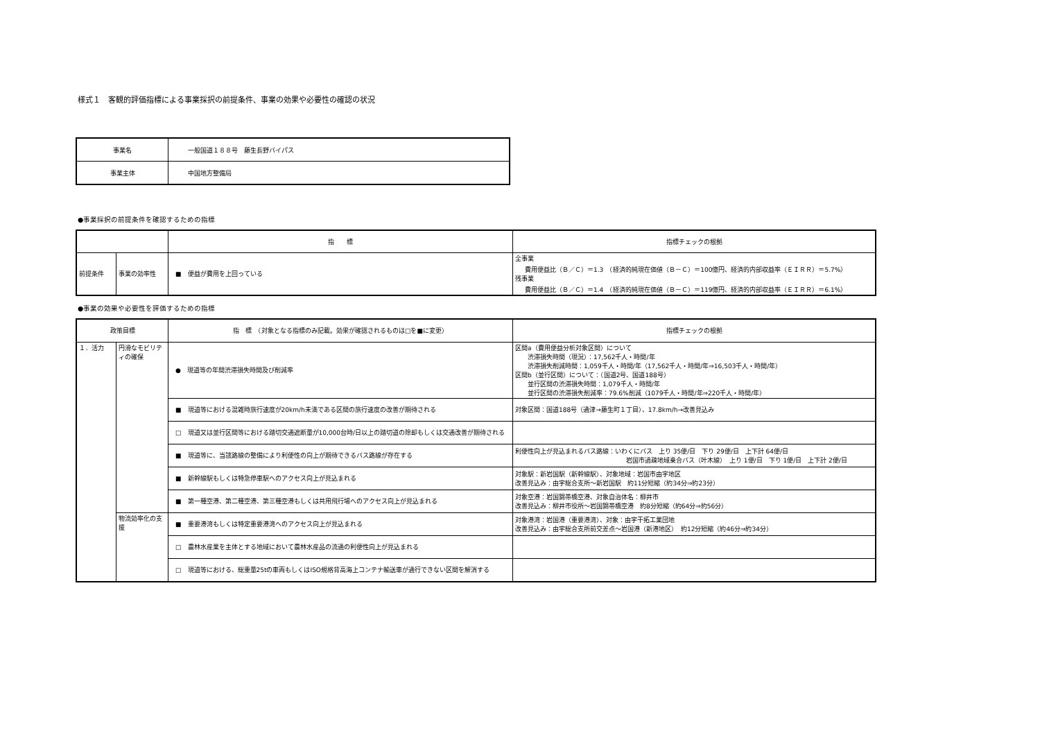様式１　客観的評価指標による事業採択の前提条件、事業の効果や必要性の確認の状況
| 事業名 | 一般国道１８８号 藤生長野バイパス |
| 事業主体 | 中国地方整備局 |
●事業採択の前提条件を確認するための指標
| | | 指 標 | 指標チェックの根拠 |
| 前提条件 | 事業の効率性 | ■ 便益が費用を上回っている | 全事業 費用便益比（Ｂ／Ｃ）＝1.3 （経済的純現在価値（Ｂ－Ｃ）＝100億円、経済的内部収益率（ＥＩＲＲ）＝5.7%） 残事業 費用便益比（Ｂ／Ｃ）＝1.4 （経済的純現在価値（Ｂ－Ｃ）＝119億円、経済的内部収益率（ＥＩＲＲ）＝6.1%） |
●事業の効果や必要性を評価するための指標
| 政策目標 | | 指 標 （対象となる指標のみ記載。効果が確認されるものは□を■に変更） | 指標チェックの根拠 |
| １．活力 | 円滑なモビリティの確保 | ● 現道等の年間渋滞損失時間及び削減率 | 区間a（費用便益分析対象区間）について 渋滞損失時間（現況）：17,562千人・時間/年 渋滞損失削減時間：1,059千人・時間/年（17,562千人・時間/年⇒16,503千人・時間/年） 区間b（並行区間）について：（国道2号、国道188号） 並行区間の渋滞損失時間：1,079千人・時間/年 並行区間の渋滞損失削減率：79.6%削減（1079千人・時間/年⇒220千人・時間/年） |
| | | ■ 現道等における混雑時旅行速度が20km/h未満である区間の旅行速度の改善が期待される | 対象区間：国道188号（通津→藤生町１丁目）、17.8km/h→改善見込み |
| | | □ 現道又は並行区間等における踏切交通遮断量が10,000台時/日以上の踏切道の除却もしくは交通改善が期待される | |
| | | ■ 現道等に、当該路線の整備により利便性の向上が期待できるバス路線が存在する | 利便性向上が見込まれるバス路線：いわくにバス 上り 35便/日 下り 29便/日 上下計 64便/日 岩国市過疎地域乗合バス（叶木線） 上り 1便/日 下り 1便/日 上下計 2便/日 |
| | | ■ 新幹線駅もしくは特急停車駅へのアクセス向上が見込まれる | 対象駅：新岩国駅（新幹線駅）、対象地域：岩国市由宇地区 改善見込み：由宇総合支所～新岩国駅 約11分短縮（約34分⇒約23分） |
| | | ■ 第一種空港、第二種空港、第三種空港もしくは共用飛行場へのアクセス向上が見込まれる | 対象空港：岩国錦帯橋空港、対象自治体名：柳井市 改善見込み：柳井市役所～岩国錦帯橋空港 約8分短縮（約64分⇒約56分） |
| | 物流効率化の支援 | ■ 重要港湾もしくは特定重要港湾へのアクセス向上が見込まれる | 対象港湾：岩国港（重要港湾）、対象：由宇干拓工業団地 改善見込み：由宇総合支所前交差点～岩国港（新港地区） 約12分短縮（約46分⇒約34分） |
| | | □ 農林水産業を主体とする地域において農林水産品の流通の利便性向上が見込まれる | |
| | | □ 現道等における、総重量25tの車両もしくはISO規格背高海上コンテナ輸送車が通行できない区間を解消する | |